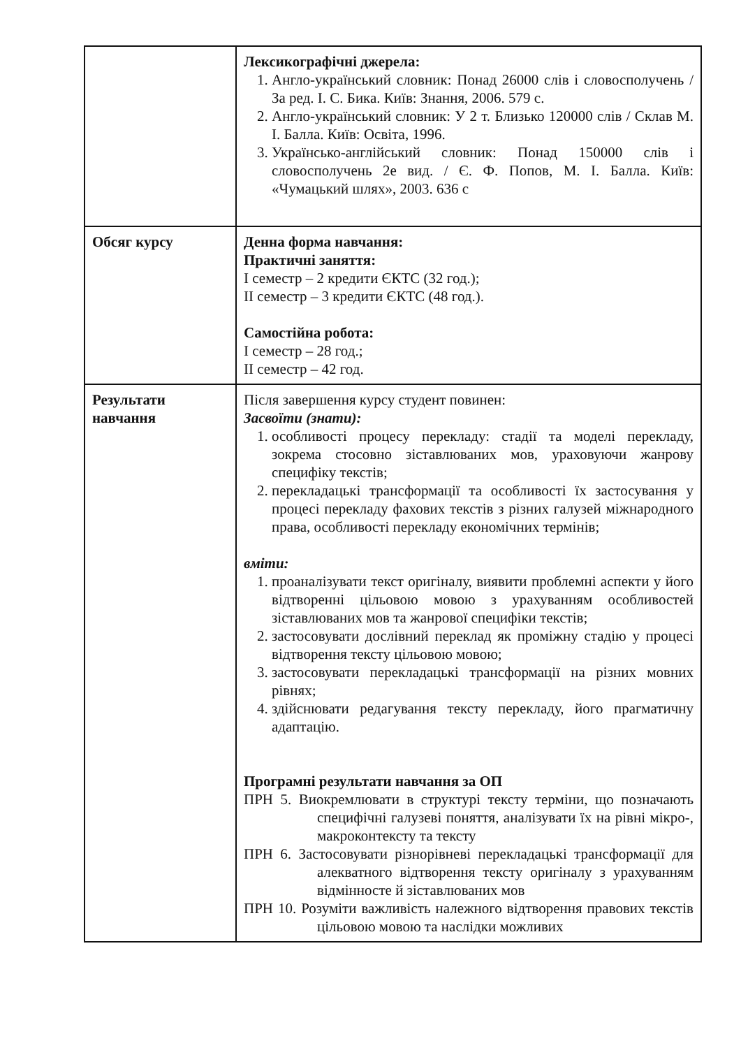| | Лексикографічні джерела: 1. Англо-український словник: Понад 26000 слів і словосполучень / За ред. І. С. Бика. Київ: Знання, 2006. 579 с. 2. Англо-український словник: У 2 т. Близько 120000 слів / Склав М. І. Балла. Київ: Освіта, 1996. 3. Українсько-англійський словник: Понад 150000 слів і словосполучень 2е вид. / Є. Ф. Попов, М. І. Балла. Київ: «Чумацький шлях», 2003. 636 с |
| Обсяг курсу | Денна форма навчання: Практичні заняття: І семестр – 2 кредити ЄКТС (32 год.); ІІ семестр – 3 кредити ЄКТС (48 год.). Самостійна робота: І семестр – 28 год.; ІІ семестр – 42 год. |
| Результати навчання | Після завершення курсу студент повинен: Засвоїти (знати): 1. особливості процесу перекладу: стадії та моделі перекладу, зокрема стосовно зіставлюваних мов, ураховуючи жанрову специфіку текстів; 2. перекладацькі трансформації та особливості їх застосування у процесі перекладу фахових текстів з різних галузей міжнародного права, особливості перекладу економічних термінів; вміти: 1. проаналізувати текст оригіналу, виявити проблемні аспекти у його відтворенні цільовою мовою з урахуванням особливостей зіставлюваних мов та жанрової специфіки текстів; 2. застосовувати дослівний переклад як проміжну стадію у процесі відтворення тексту цільовою мовою; 3. застосовувати перекладацькі трансформації на різних мовних рівнях; 4. здійснювати редагування тексту перекладу, його прагматичну адаптацію. Програмні результати навчання за ОП ПРН 5. Виокремлювати в структурі тексту терміни, що позначають специфічні галузеві поняття, аналізувати їх на рівні мікро-, макроконтексту та тексту ПРН 6. Застосовувати різнорівневі перекладацькі трансформації для алекватного відтворення тексту оригіналу з урахуванням відмінносте й зіставлюваних мов ПРН 10. Розуміти важливість належного відтворення правових текстів цільовою мовою та наслідки можливих |